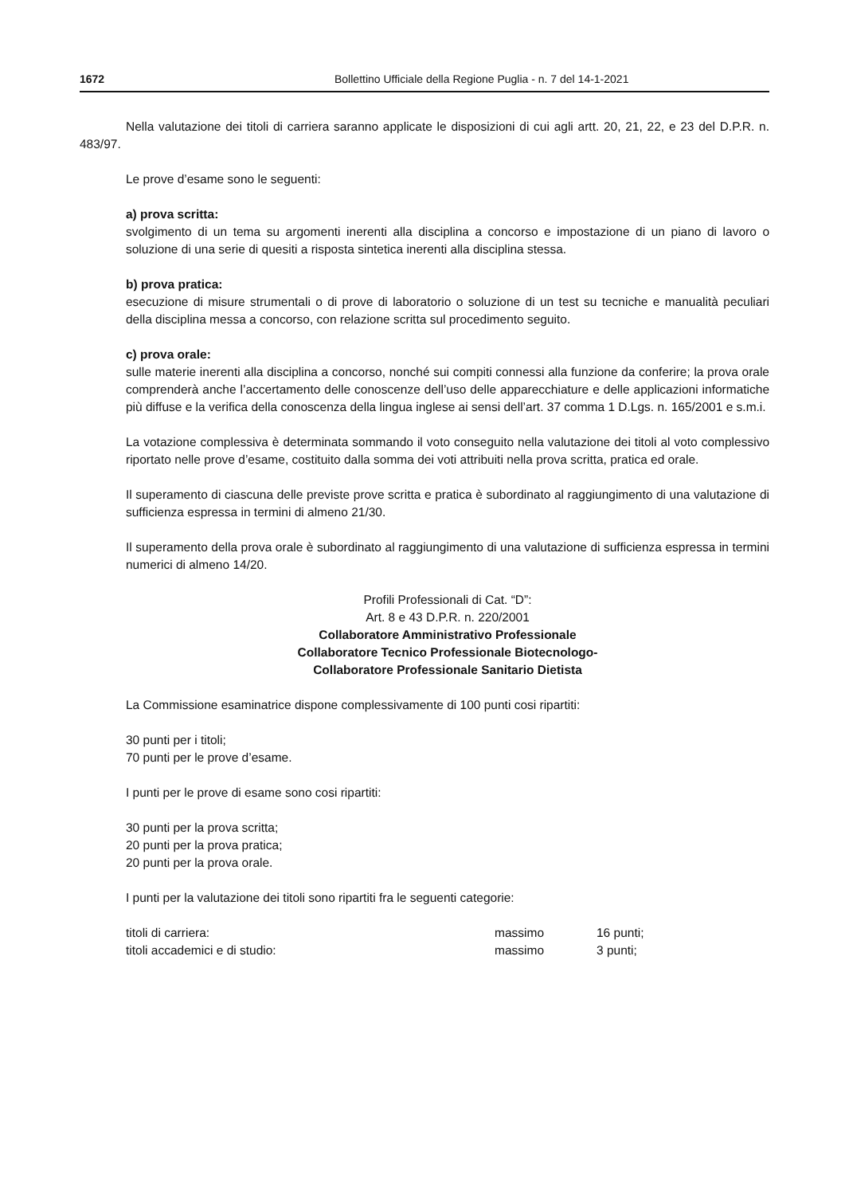1672 Bollettino Ufficiale della Regione Puglia - n. 7 del 14-1-2021
Nella valutazione dei titoli di carriera saranno applicate le disposizioni di cui agli artt. 20, 21, 22, e 23 del D.P.R. n. 483/97.
Le prove d’esame sono le seguenti:
a) prova scritta:
svolgimento di un tema su argomenti inerenti alla disciplina a concorso e impostazione di un piano di lavoro o soluzione di una serie di quesiti a risposta sintetica inerenti alla disciplina stessa.
b) prova pratica:
esecuzione di misure strumentali o di prove di laboratorio o soluzione di un test su tecniche e manualità peculiari della disciplina messa a concorso, con relazione scritta sul procedimento seguito.
c) prova orale:
sulle materie inerenti alla disciplina a concorso, nonché sui compiti connessi alla funzione da conferire; la prova orale comprenderà anche l’accertamento delle conoscenze dell’uso delle apparecchiature e delle applicazioni informatiche più diffuse e la verifica della conoscenza della lingua inglese ai sensi dell’art. 37 comma 1 D.Lgs. n. 165/2001 e s.m.i.
La votazione complessiva è determinata sommando il voto conseguito nella valutazione dei titoli al voto complessivo riportato nelle prove d’esame, costituito dalla somma dei voti attribuiti nella prova scritta, pratica ed orale.
Il superamento di ciascuna delle previste prove scritta e pratica è subordinato al raggiungimento di una valutazione di sufficienza espressa in termini di almeno 21/30.
Il superamento della prova orale è subordinato al raggiungimento di una valutazione di sufficienza espressa in termini numerici di almeno 14/20.
Profili Professionali di Cat. “D”:
Art. 8 e 43 D.P.R. n. 220/2001
Collaboratore Amministrativo Professionale
Collaboratore Tecnico Professionale Biotecnologo-
Collaboratore Professionale Sanitario Dietista
La Commissione esaminatrice dispone complessivamente di 100 punti cosi ripartiti:
30 punti per i titoli;
70 punti per le prove d’esame.
I punti per le prove di esame sono cosi ripartiti:
30 punti per la prova scritta;
20 punti per la prova pratica;
20 punti per la prova orale.
I punti per la valutazione dei titoli sono ripartiti fra le seguenti categorie:
| titoli di carriera: | massimo | 16 punti; |
| titoli accademici e di studio: | massimo | 3 punti; |